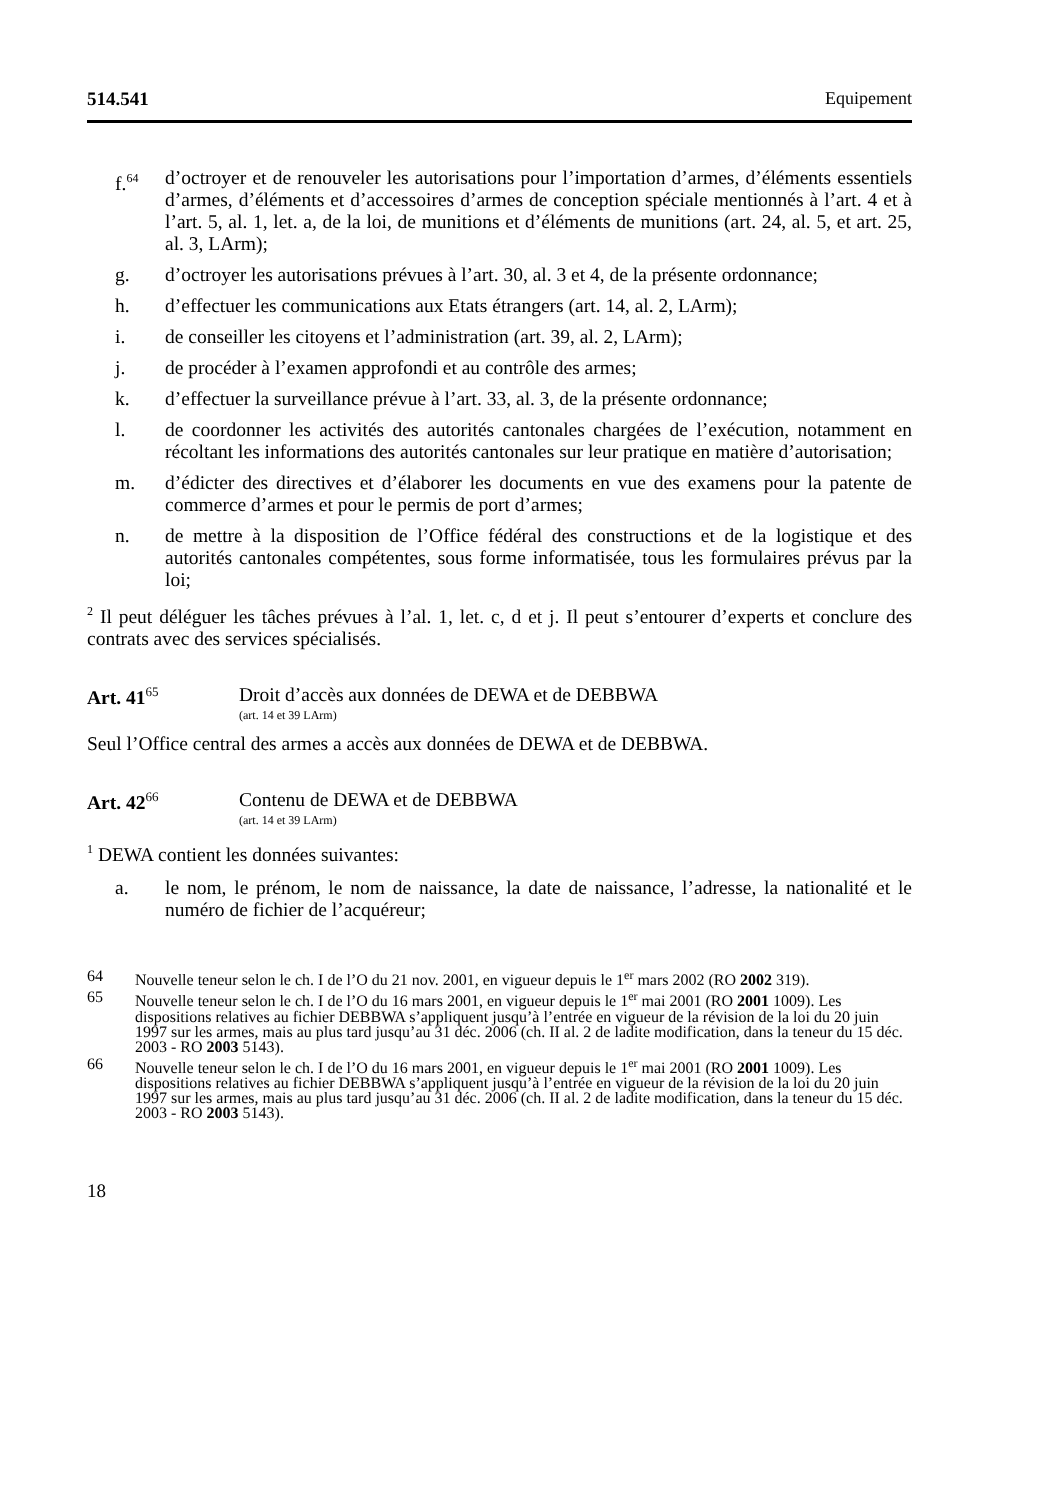514.541 Equipement
f.<sup>64</sup>
d’octroyer et de renouveler les autorisations pour l’importation d’armes, d’éléments essentiels d’armes, d’éléments et d’accessoires d’armes de conception spéciale mentionnés à l’art. 4 et à l’art. 5, al. 1, let. a, de la loi, de munitions et d’éléments de munitions (art. 24, al. 5, et art. 25, al. 3, LArm);
g. d’octroyer les autorisations prévues à l’art. 30, al. 3 et 4, de la présente ordonnance;
h. d’effectuer les communications aux Etats étrangers (art. 14, al. 2, LArm);
i. de conseiller les citoyens et l’administration (art. 39, al. 2, LArm);
j. de procéder à l’examen approfondi et au contrôle des armes;
k. d’effectuer la surveillance prévue à l’art. 33, al. 3, de la présente ordonnance;
l. de coordonner les activités des autorités cantonales chargées de l’exécution, notamment en récoltant les informations des autorités cantonales sur leur pratique en matière d’autorisation;
m. d’édicter des directives et d’élaborer les documents en vue des examens pour la patente de commerce d’armes et pour le permis de port d’armes;
n. de mettre à la disposition de l’Office fédéral des constructions et de la logistique et des autorités cantonales compétentes, sous forme informatisée, tous les formulaires prévus par la loi;
<sup>2</sup> Il peut déléguer les tâches prévues à l’al. 1, let. c, d et j. Il peut s’entourer d’experts et conclure des contrats avec des services spécialisés.
Art. 41<sup>65</sup> Droit d’accès aux données de DEWA et de DEBBWA
(art. 14 et 39 LArm)
Seul l’Office central des armes a accès aux données de DEWA et de DEBBWA.
Art. 42<sup>66</sup> Contenu de DEWA et de DEBBWA
(art. 14 et 39 LArm)
<sup>1</sup> DEWA contient les données suivantes:
a. le nom, le prénom, le nom de naissance, la date de naissance, l’adresse, la nationalité et le numéro de fichier de l’acquéreur;
64 Nouvelle teneur selon le ch. I de l’O du 21 nov. 2001, en vigueur depuis le 1<sup>er</sup> mars 2002 (RO 2002 319).
65 Nouvelle teneur selon le ch. I de l’O du 16 mars 2001, en vigueur depuis le 1<sup>er</sup> mai 2001 (RO 2001 1009). Les dispositions relatives au fichier DEBBWA s’appliquent jusqu’à l’entrée en vigueur de la révision de la loi du 20 juin 1997 sur les armes, mais au plus tard jusqu’au 31 déc. 2006 (ch. II al. 2 de ladite modification, dans la teneur du 15 déc. 2003 - RO 2003 5143).
66 Nouvelle teneur selon le ch. I de l’O du 16 mars 2001, en vigueur depuis le 1<sup>er</sup> mai 2001 (RO 2001 1009). Les dispositions relatives au fichier DEBBWA s’appliquent jusqu’à l’entrée en vigueur de la révision de la loi du 20 juin 1997 sur les armes, mais au plus tard jusqu’au 31 déc. 2006 (ch. II al. 2 de ladite modification, dans la teneur du 15 déc. 2003 - RO 2003 5143).
18